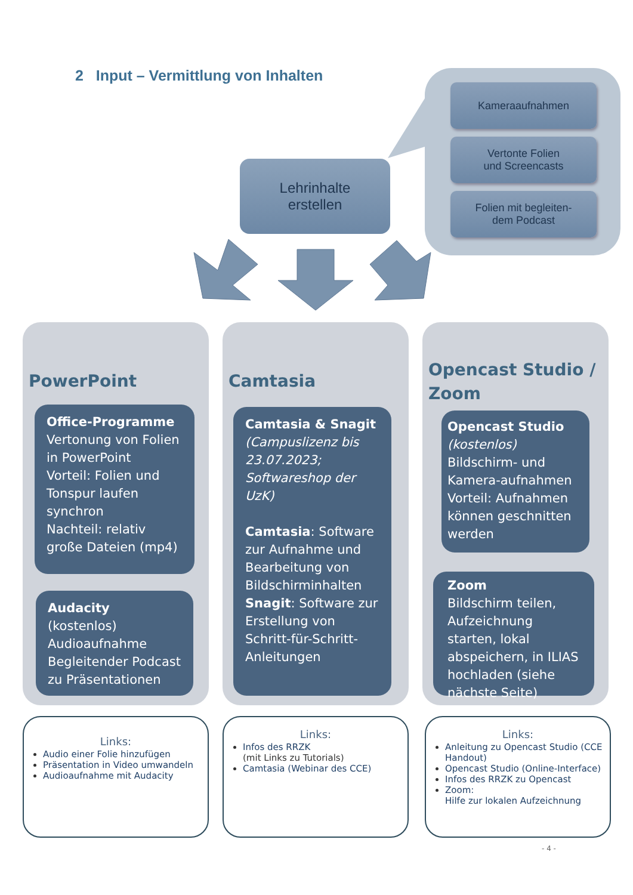2 Input – Vermittlung von Inhalten
Kameraaufnahmen
Vertonte Folien
und Screencasts
Folien mit begleiten-
dem Podcast
Lehrinhalte
erstellen
PowerPoint
Office-Programme
Vertonung von Folien in PowerPoint
Vorteil: Folien und Tonspur laufen synchron
Nachteil: relativ große Dateien (mp4)
Audacity (kostenlos)
Audioaufnahme
Begleitender Podcast zu Präsentationen
Camtasia
Camtasia & Snagit
(Campuslizenz bis 23.07.2023; Softwareshop der UzK)
Camtasia: Software zur Aufnahme und Bearbeitung von Bildschirminhalten
Snagit: Software zur Erstellung von Schritt-für-Schritt-Anleitungen
Opencast Studio / Zoom
Opencast Studio
(kostenlos)
Bildschirm- und Kamera-aufnahmen
Vorteil: Aufnahmen können geschnitten werden
Zoom
Bildschirm teilen, Aufzeichnung starten, lokal abspeichern, in ILIAS hochladen (siehe nächste Seite)
Links:
Audio einer Folie hinzufügen
Präsentation in Video umwandeln
Audioaufnahme mit Audacity
Links:
Infos des RRZK
(mit Links zu Tutorials)
Camtasia (Webinar des CCE)
Links:
Anleitung zu Opencast Studio (CCE Handout)
Opencast Studio (Online-Interface)
Infos des RRZK zu Opencast
Zoom:
Hilfe zur lokalen Aufzeichnung
- 4 -